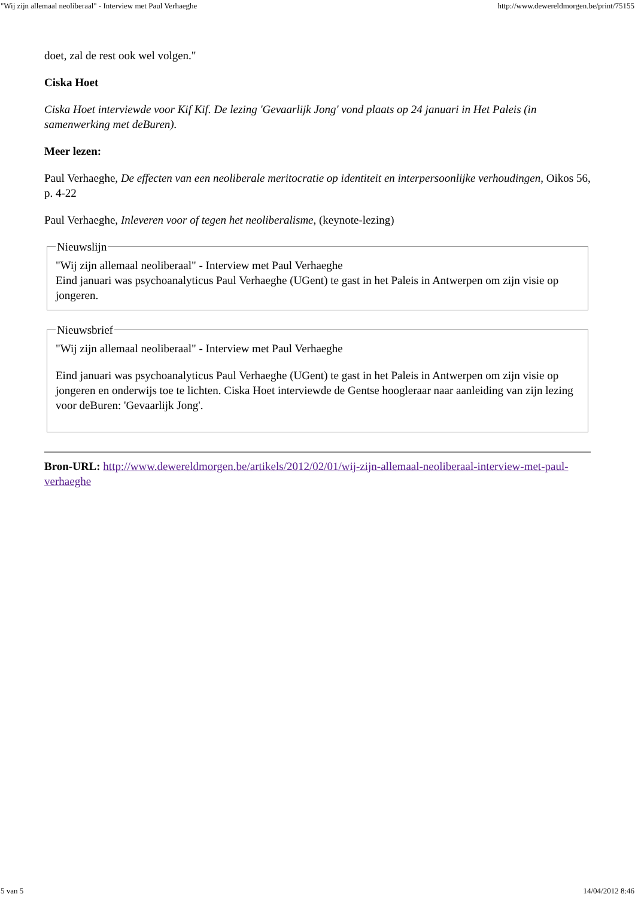"Wij zijn allemaal neoliberaal" - Interview met Paul Verhaeghe http://www.dewereldmorgen.be/print/75155
doet, zal de rest ook wel volgen."
Ciska Hoet
Ciska Hoet interviewde voor Kif Kif. De lezing 'Gevaarlijk Jong' vond plaats op 24 januari in Het Paleis (in samenwerking met deBuren).
Meer lezen:
Paul Verhaeghe, De effecten van een neoliberale meritocratie op identiteit en interpersoonlijke verhoudingen, Oikos 56, p. 4-22
Paul Verhaeghe, Inleveren voor of tegen het neoliberalisme, (keynote-lezing)
Nieuwslijn"Wij zijn allemaal neoliberaal" - Interview met Paul Verhaeghe
Eind januari was psychoanalyticus Paul Verhaeghe (UGent) te gast in het Paleis in Antwerpen om zijn visie op jongeren. Nieuwsbrief
"Wij zijn allemaal neoliberaal" - Interview met Paul Verhaeghe
Eind januari was psychoanalyticus Paul Verhaeghe (UGent) te gast in het Paleis in Antwerpen om zijn visie op jongeren en onderwijs toe te lichten. Ciska Hoet interviewde de Gentse hoogleraar naar aanleiding van zijn lezing voor deBuren: 'Gevaarlijk Jong'.
Bron-URL: http://www.dewereldmorgen.be/artikels/2012/02/01/wij-zijn-allemaal-neoliberaal-interview-met-paul-verhaeghe
5 van 5 14/04/2012 8:46